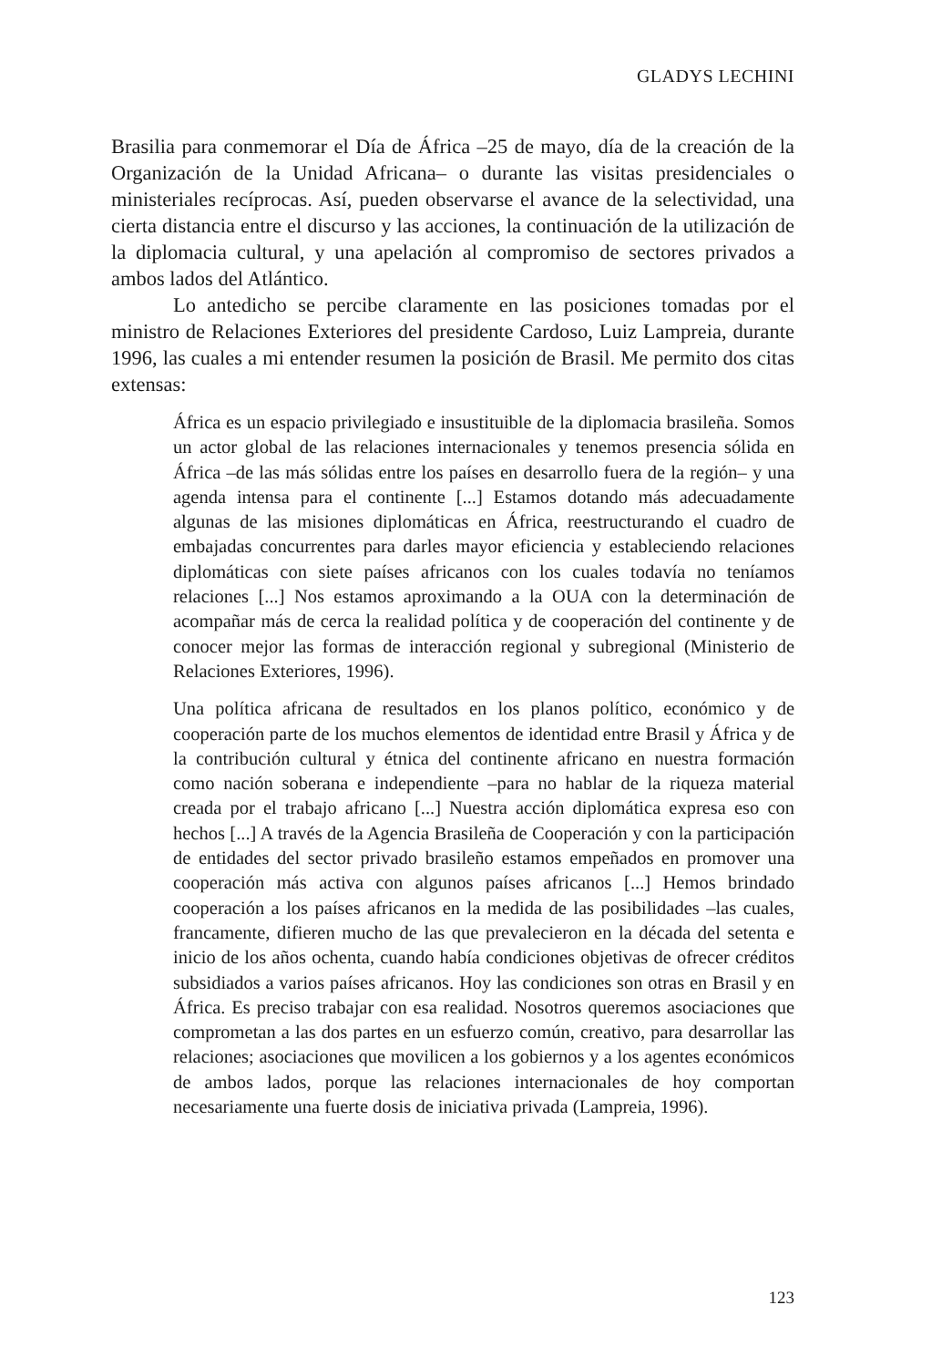GLADYS LECHINI
Brasilia para conmemorar el Día de África –25 de mayo, día de la creación de la Organización de la Unidad Africana– o durante las visitas presidenciales o ministeriales recíprocas. Así, pueden observarse el avance de la selectividad, una cierta distancia entre el discurso y las acciones, la continuación de la utilización de la diplomacia cultural, y una apelación al compromiso de sectores privados a ambos lados del Atlántico.
Lo antedicho se percibe claramente en las posiciones tomadas por el ministro de Relaciones Exteriores del presidente Cardoso, Luiz Lampreia, durante 1996, las cuales a mi entender resumen la posición de Brasil. Me permito dos citas extensas:
África es un espacio privilegiado e insustituible de la diplomacia brasileña. Somos un actor global de las relaciones internacionales y tenemos presencia sólida en África –de las más sólidas entre los países en desarrollo fuera de la región– y una agenda intensa para el continente [...] Estamos dotando más adecuadamente algunas de las misiones diplomáticas en África, reestructurando el cuadro de embajadas concurrentes para darles mayor eficiencia y estableciendo relaciones diplomáticas con siete países africanos con los cuales todavía no teníamos relaciones [...] Nos estamos aproximando a la OUA con la determinación de acompañar más de cerca la realidad política y de cooperación del continente y de conocer mejor las formas de interacción regional y subregional (Ministerio de Relaciones Exteriores, 1996).
Una política africana de resultados en los planos político, económico y de cooperación parte de los muchos elementos de identidad entre Brasil y África y de la contribución cultural y étnica del continente africano en nuestra formación como nación soberana e independiente –para no hablar de la riqueza material creada por el trabajo africano [...] Nuestra acción diplomática expresa eso con hechos [...] A través de la Agencia Brasileña de Cooperación y con la participación de entidades del sector privado brasileño estamos empeñados en promover una cooperación más activa con algunos países africanos [...] Hemos brindado cooperación a los países africanos en la medida de las posibilidades –las cuales, francamente, difieren mucho de las que prevalecieron en la década del setenta e inicio de los años ochenta, cuando había condiciones objetivas de ofrecer créditos subsidiados a varios países africanos. Hoy las condiciones son otras en Brasil y en África. Es preciso trabajar con esa realidad. Nosotros queremos asociaciones que comprometan a las dos partes en un esfuerzo común, creativo, para desarrollar las relaciones; asociaciones que movilicen a los gobiernos y a los agentes económicos de ambos lados, porque las relaciones internacionales de hoy comportan necesariamente una fuerte dosis de iniciativa privada (Lampreia, 1996).
123